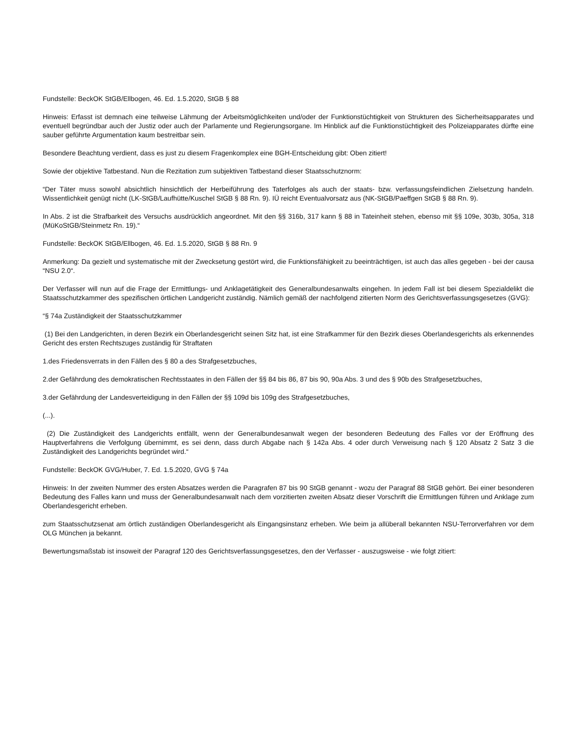Fundstelle: BeckOK StGB/Ellbogen, 46. Ed. 1.5.2020, StGB § 88
Hinweis: Erfasst ist demnach eine teilweise Lähmung der Arbeitsmöglichkeiten und/oder der Funktionstüchtigkeit von Strukturen des Sicherheitsapparates und eventuell begründbar auch der Justiz oder auch der Parlamente und Regierungsorgane. Im Hinblick auf die Funktionstüchtigkeit des Polizeiapparates dürfte eine sauber geführte Argumentation kaum bestreitbar sein.
Besondere Beachtung verdient, dass es just zu diesem Fragenkomplex eine BGH-Entscheidung gibt: Oben zitiert!
Sowie der objektive Tatbestand. Nun die Rezitation zum subjektiven Tatbestand dieser Staatsschutznorm:
“Der Täter muss sowohl absichtlich hinsichtlich der Herbeiführung des Taterfolges als auch der staats- bzw. verfassungsfeindlichen Zielsetzung handeln. Wissentlichkeit genügt nicht (LK-StGB/Laufhütte/Kuschel StGB § 88 Rn. 9). IÜ reicht Eventualvorsatz aus (NK-StGB/Paeffgen StGB § 88 Rn. 9).
In Abs. 2 ist die Strafbarkeit des Versuchs ausdrücklich angeordnet. Mit den §§ 316b, 317 kann § 88 in Tateinheit stehen, ebenso mit §§ 109e, 303b, 305a, 318 (MüKoStGB/Steinmetz Rn. 19).“
Fundstelle: BeckOK StGB/Ellbogen, 46. Ed. 1.5.2020, StGB § 88 Rn. 9
Anmerkung: Da gezielt und systematische mit der Zwecksetung gestört wird, die Funktionsfähigkeit zu beeinträchtigen, ist auch das alles gegeben - bei der causa “NSU 2.0“.
Der Verfasser will nun auf die Frage der Ermittlungs- und Anklagetätigkeit des Generalbundesanwalts eingehen. In jedem Fall ist bei diesem Spezialdelikt die Staatsschutzkammer des spezifischen örtlichen Landgericht zuständig. Nämlich gemäß der nachfolgend zitierten Norm des Gerichtsverfassungsgesetzes (GVG):
“§ 74a Zuständigkeit der Staatsschutzkammer
(1) Bei den Landgerichten, in deren Bezirk ein Oberlandesgericht seinen Sitz hat, ist eine Strafkammer für den Bezirk dieses Oberlandesgerichts als erkennendes Gericht des ersten Rechtszuges zuständig für Straftaten
1.des Friedensverrats in den Fällen des § 80 a des Strafgesetzbuches,
2.der Gefährdung des demokratischen Rechtsstaates in den Fällen der §§ 84 bis 86, 87 bis 90, 90a Abs. 3 und des § 90b des Strafgesetzbuches,
3.der Gefährdung der Landesverteidigung in den Fällen der §§ 109d bis 109g des Strafgesetzbuches,
(...).
(2) Die Zuständigkeit des Landgerichts entfällt, wenn der Generalbundesanwalt wegen der besonderen Bedeutung des Falles vor der Eröffnung des Hauptverfahrens die Verfolgung übernimmt, es sei denn, dass durch Abgabe nach § 142a Abs. 4 oder durch Verweisung nach § 120 Absatz 2 Satz 3 die Zuständigkeit des Landgerichts begründet wird.“
Fundstelle: BeckOK GVG/Huber, 7. Ed. 1.5.2020, GVG § 74a
Hinweis: In der zweiten Nummer des ersten Absatzes werden die Paragrafen 87 bis 90 StGB genannt - wozu der Paragraf 88 StGB gehört. Bei einer besonderen Bedeutung des Falles kann und muss der Generalbundesanwalt nach dem vorzitierten zweiten Absatz dieser Vorschrift die Ermittlungen führen und Anklage zum Oberlandesgericht erheben.
zum Staatsschutzsenat am örtlich zuständigen Oberlandesgericht als Eingangsinstanz erheben. Wie beim ja allüberall bekannten NSU-Terrorverfahren vor dem OLG München ja bekannt.
Bewertungsmaßstab ist insoweit der Paragraf 120 des Gerichtsverfassungsgesetzes, den der Verfasser - auszugsweise - wie folgt zitiert: